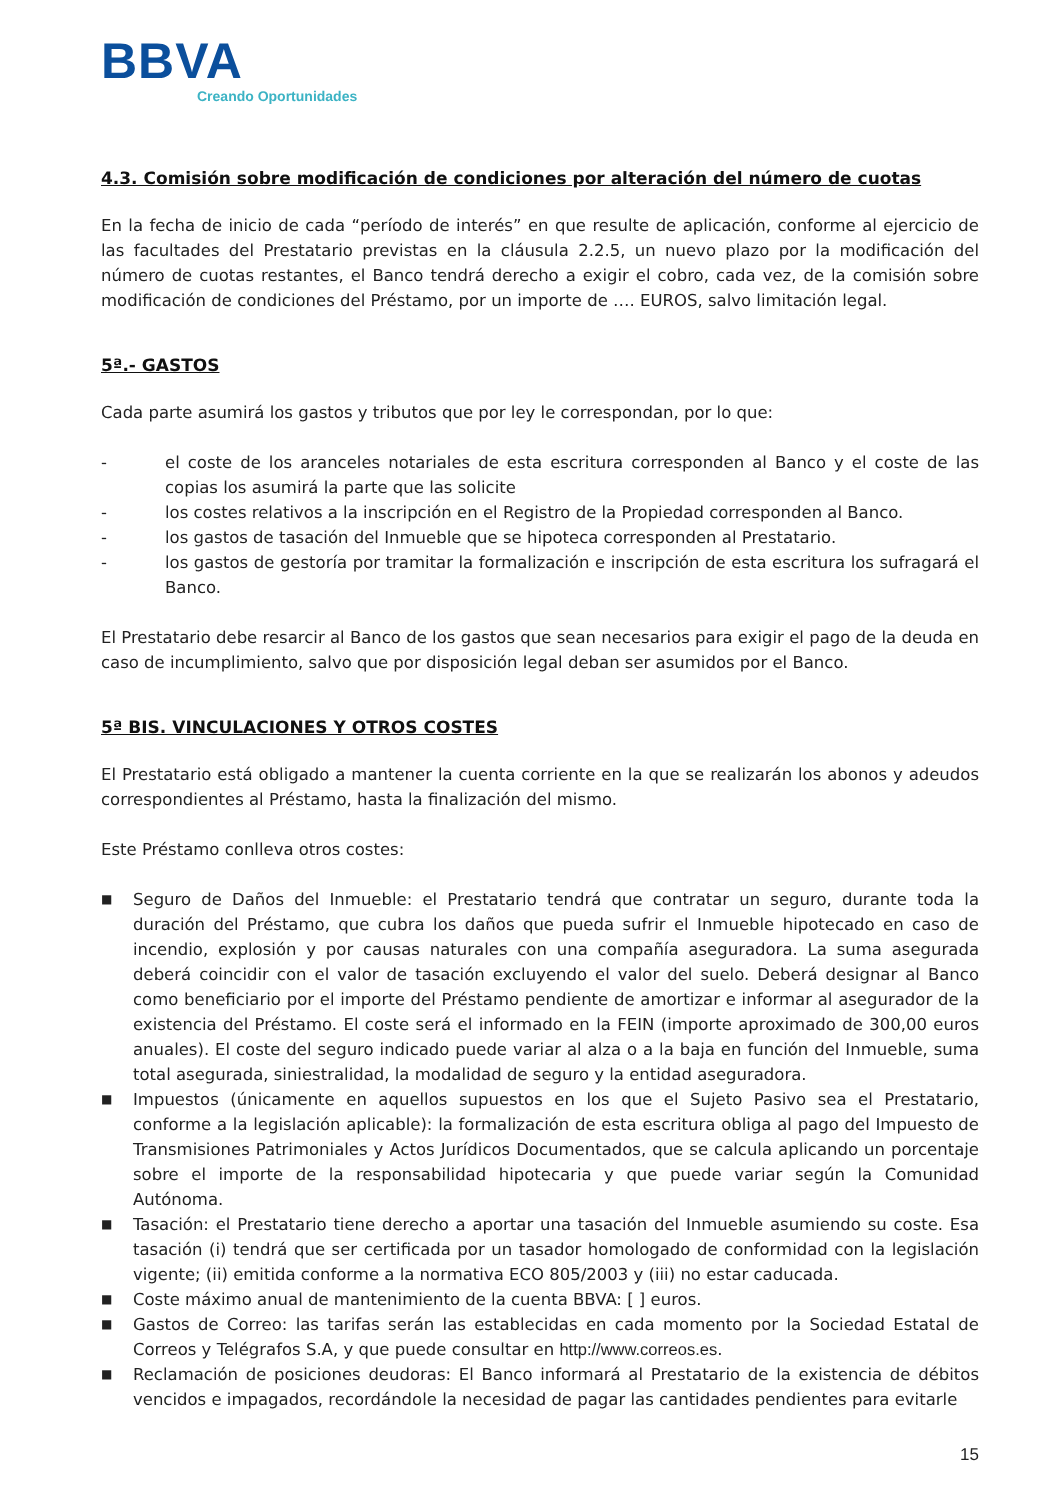BBVA
Creando Oportunidades
4.3. Comisión sobre modificación de condiciones por alteración del número de cuotas
En la fecha de inicio de cada “período de interés” en que resulte de aplicación, conforme al ejercicio de las facultades del Prestatario previstas en la cláusula 2.2.5, un nuevo plazo por la modificación del número de cuotas restantes, el Banco tendrá derecho a exigir el cobro, cada vez, de la comisión sobre modificación de condiciones del Préstamo, por un importe de …. EUROS, salvo limitación legal.
5ª.- GASTOS
Cada parte asumirá los gastos y tributos que por ley le correspondan, por lo que:
- el coste de los aranceles notariales de esta escritura corresponden al Banco y el coste de las copias los asumirá la parte que las solicite
- los costes relativos a la inscripción en el Registro de la Propiedad corresponden al Banco.
- los gastos de tasación del Inmueble que se hipoteca corresponden al Prestatario.
- los gastos de gestoría por tramitar la formalización e inscripción de esta escritura los sufragará el Banco.
El Prestatario debe resarcir al Banco de los gastos que sean necesarios para exigir el pago de la deuda en caso de incumplimiento, salvo que por disposición legal deban ser asumidos por el Banco.
5ª BIS. VINCULACIONES Y OTROS COSTES
El Prestatario está obligado a mantener la cuenta corriente en la que se realizarán los abonos y adeudos correspondientes al Préstamo, hasta la finalización del mismo.
Este Préstamo conlleva otros costes:
■ Seguro de Daños del Inmueble: el Prestatario tendrá que contratar un seguro, durante toda la duración del Préstamo, que cubra los daños que pueda sufrir el Inmueble hipotecado en caso de incendio, explosión y por causas naturales con una compañía aseguradora. La suma asegurada deberá coincidir con el valor de tasación excluyendo el valor del suelo. Deberá designar al Banco como beneficiario por el importe del Préstamo pendiente de amortizar e informar al asegurador de la existencia del Préstamo. El coste será el informado en la FEIN (importe aproximado de 300,00 euros anuales). El coste del seguro indicado puede variar al alza o a la baja en función del Inmueble, suma total asegurada, siniestralidad, la modalidad de seguro y la entidad aseguradora.
■ Impuestos (únicamente en aquellos supuestos en los que el Sujeto Pasivo sea el Prestatario, conforme a la legislación aplicable): la formalización de esta escritura obliga al pago del Impuesto de Transmisiones Patrimoniales y Actos Jurídicos Documentados, que se calcula aplicando un porcentaje sobre el importe de la responsabilidad hipotecaria y que puede variar según la Comunidad Autónoma.
■ Tasación: el Prestatario tiene derecho a aportar una tasación del Inmueble asumiendo su coste. Esa tasación (i) tendrá que ser certificada por un tasador homologado de conformidad con la legislación vigente; (ii) emitida conforme a la normativa ECO 805/2003 y (iii) no estar caducada.
■ Coste máximo anual de mantenimiento de la cuenta BBVA: [ ] euros.
■ Gastos de Correo: las tarifas serán las establecidas en cada momento por la Sociedad Estatal de Correos y Telégrafos S.A, y que puede consultar en http://www.correos.es.
■ Reclamación de posiciones deudoras: El Banco informará al Prestatario de la existencia de débitos vencidos e impagados, recordándole la necesidad de pagar las cantidades pendientes para evitarle
15